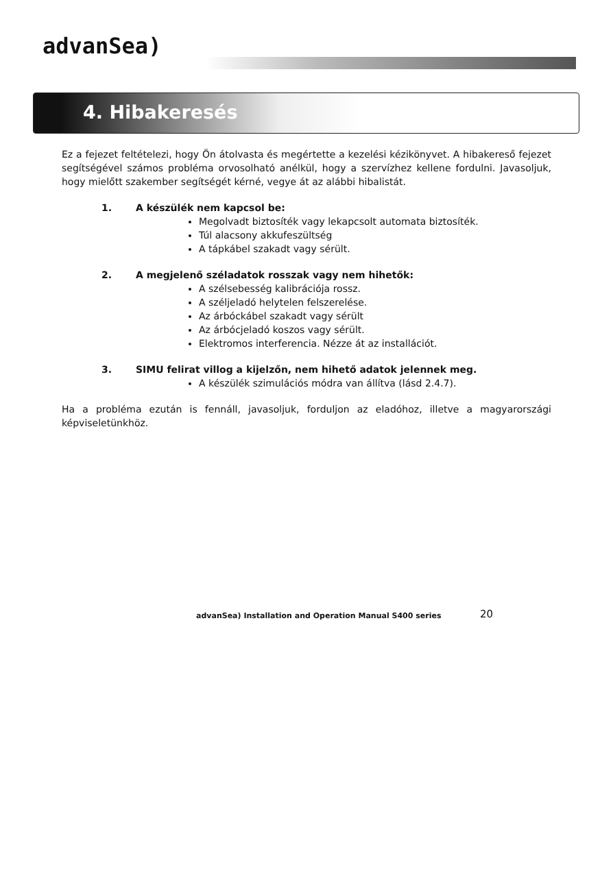advanSea)
4. Hibakeresés
Ez a fejezet feltételezi, hogy Ön átolvasta és megértette a kezelési kézikönyvet. A hibakereső fejezet segítségével számos probléma orvosolható anélkül, hogy a szervízhez kellene fordulni. Javasoljuk, hogy mielőtt szakember segítségét kérné, vegye át az alábbi hibalistát.
1. A készülék nem kapcsol be:
Megolvadt biztosíték vagy lekapcsolt automata biztosíték.
Túl alacsony akkufeszültség
A tápkábel szakadt vagy sérült.
2. A megjelenő széladatok rosszak vagy nem hihetők:
A szélsebesség kalibrációja rossz.
A széljeladó helytelen felszerelése.
Az árbóckábel szakadt vagy sérült
Az árbócjeladó koszos vagy sérült.
Elektromos interferencia. Nézze át az installációt.
3. SIMU felirat villog a kijelzőn, nem hihető adatok jelennek meg.
A készülék szimulációs módra van állítva (lásd 2.4.7).
Ha a probléma ezután is fennáll, javasoljuk, forduljon az eladóhoz, illetve a magyarországi képviseletünkhöz.
advanSea) Installation and Operation Manual S400 series
20